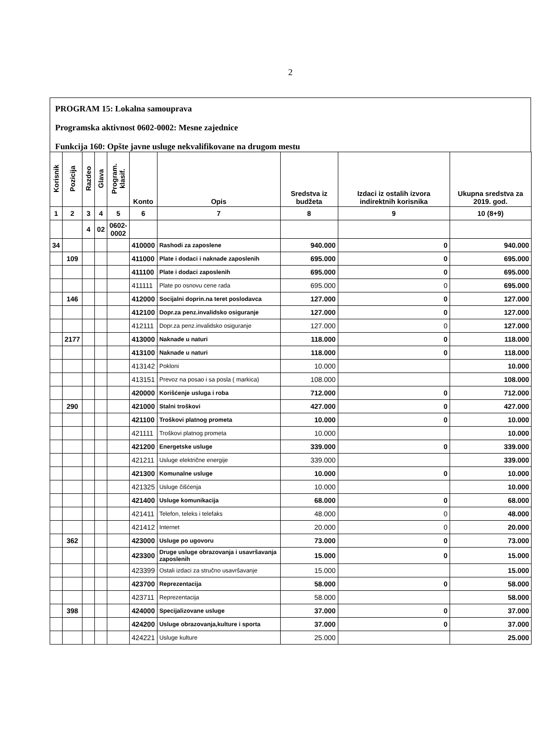2
PROGRAM 15: Lokalna samouprava
Programska aktivnost 0602-0002: Mesne zajednice
Funkcija 160: Opšte javne usluge nekvalifikovane na drugom mestu
| Korisnik | Pozicija | Razdeo | Glava | Program. klasif. | Konto | Opis | Sredstva iz budžeta | Izdaci iz ostalih izvora indirektnih korisnika | Ukupna sredstva za 2019. god. |
| --- | --- | --- | --- | --- | --- | --- | --- | --- | --- |
| 1 | 2 | 3 | 4 | 5 | 6 | 7 | 8 | 9 | 10 (8+9) |
| | | 4 | 02 | 0602- 0002 | | | | | |
| 34 | | | | | 410000 | Rashodi za zaposlene | 940.000 | 0 | 940.000 |
| | 109 | | | | 411000 | Plate i dodaci i naknade zaposlenih | 695.000 | 0 | 695.000 |
| | | | | | 411100 | Plate i dodaci zaposlenih | 695.000 | 0 | 695.000 |
| | | | | | 411111 | Plate po osnovu cene rada | 695.000 | 0 | 695.000 |
| | 146 | | | | 412000 | Socijalni doprin.na teret poslodavca | 127.000 | 0 | 127.000 |
| | | | | | 412100 | Dopr.za penz.invalidsko osiguranje | 127.000 | 0 | 127.000 |
| | | | | | 412111 | Dopr.za penz.invalidsko osiguranje | 127.000 | 0 | 127.000 |
| | 2177 | | | | 413000 | Naknade u naturi | 118.000 | 0 | 118.000 |
| | | | | | 413100 | Naknade u naturi | 118.000 | 0 | 118.000 |
| | | | | | 413142 | Pokloni | 10.000 | | 10.000 |
| | | | | | 413151 | Prevoz na posao i sa posla ( markica) | 108.000 | | 108.000 |
| | | | | | 420000 | Korišćenje usluga i roba | 712.000 | 0 | 712.000 |
| | 290 | | | | 421000 | Stalni troškovi | 427.000 | 0 | 427.000 |
| | | | | | 421100 | Troškovi platnog prometa | 10.000 | 0 | 10.000 |
| | | | | | 421111 | Troškovi platnog prometa | 10.000 | | 10.000 |
| | | | | | 421200 | Energetske usluge | 339.000 | 0 | 339.000 |
| | | | | | 421211 | Usluge električne energije | 339.000 | | 339.000 |
| | | | | | 421300 | Komunalne usluge | 10.000 | 0 | 10.000 |
| | | | | | 421325 | Usluge čišćenja | 10.000 | | 10.000 |
| | | | | | 421400 | Usluge komunikacija | 68.000 | 0 | 68.000 |
| | | | | | 421411 | Telefon, teleks i telefaks | 48.000 | 0 | 48.000 |
| | | | | | 421412 | Internet | 20.000 | 0 | 20.000 |
| | 362 | | | | 423000 | Usluge po ugovoru | 73.000 | 0 | 73.000 |
| | | | | | 423300 | Druge usluge obrazovanja i usavršavanja zaposlenih | 15.000 | 0 | 15.000 |
| | | | | | 423399 | Ostali izdaci za stručno usavršavanje | 15.000 | | 15.000 |
| | | | | | 423700 | Reprezentacija | 58.000 | 0 | 58.000 |
| | | | | | 423711 | Reprezentacija | 58.000 | | 58.000 |
| | 398 | | | | 424000 | Specijalizovane usluge | 37.000 | 0 | 37.000 |
| | | | | | 424200 | Usluge obrazovanja,kulture i sporta | 37.000 | 0 | 37.000 |
| | | | | | 424221 | Usluge kulture | 25.000 | | 25.000 |